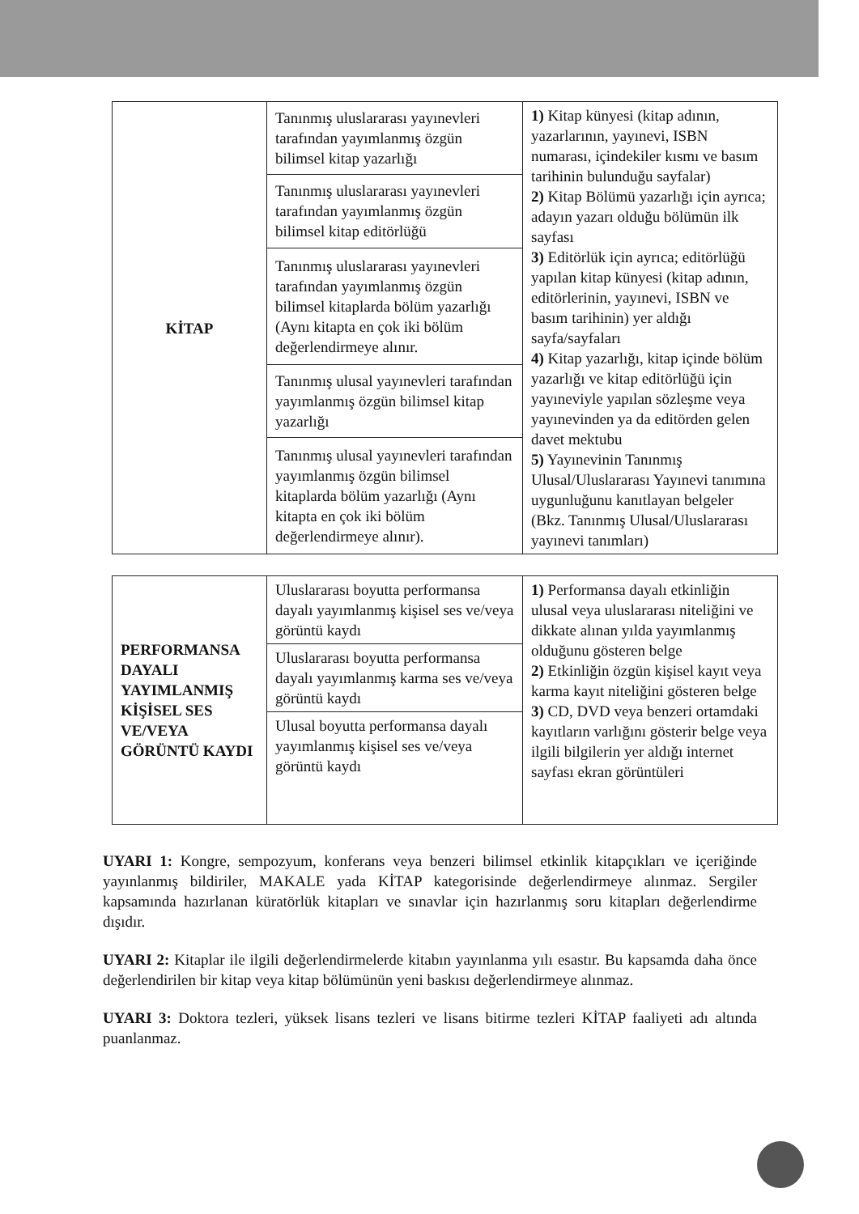| KİTAP | Tanınmış uluslararası yayınevleri tarafından yayımlanmış özgün bilimsel kitap yazarlığı | 1) Kitap künyesi (kitap adının, yazarlarının, yayınevi, ISBN numarası, içindekiler kısmı ve basım tarihinin bulunduğu sayfalar) 2) Kitap Bölümü yazarlığı için ayrıca; adayın yazarı olduğu bölümün ilk sayfası 3) Editörlük için ayrıca; editörlüğü yapılan kitap künyesi (kitap adının, editörlerinin, yayınevi, ISBN ve basım tarihinin) yer aldığı sayfa/sayfaları 4) Kitap yazarlığı, kitap içinde bölüm yazarlığı ve kitap editörlüğü için yayıneviyle yapılan sözleşme veya yayınevinden ya da editörden gelen davet mektubu 5) Yayınevinin Tanınmış Ulusal/Uluslararası Yayınevi tanımına uygunluğunu kanıtlayan belgeler (Bkz. Tanınmış Ulusal/Uluslararası yayınevi tanımları) |
| | Tanınmış uluslararası yayınevleri tarafından yayımlanmış özgün bilimsel kitap editörlüğü | |
| | Tanınmış uluslararası yayınevleri tarafından yayımlanmış özgün bilimsel kitaplarda bölüm yazarlığı (Aynı kitapta en çok iki bölüm değerlendirmeye alınır. | |
| | Tanınmış ulusal yayınevleri tarafından yayımlanmış özgün bilimsel kitap yazarlığı | |
| | Tanınmış ulusal yayınevleri tarafından yayımlanmış özgün bilimsel kitaplarda bölüm yazarlığı (Aynı kitapta en çok iki bölüm değerlendirmeye alınır). | |
| PERFORMANSA DAYALI YAYIMLANMIŞ KİŞİSEL SES VE/VEYA GÖRÜNTÜ KAYDI | Uluslararası boyutta performansa dayalı yayımlanmış kişisel ses ve/veya görüntü kaydı | 1) Performansa dayalı etkinliğin ulusal veya uluslararası niteliğini ve dikkate alınan yılda yayımlanmış olduğunu gösteren belge 2) Etkinliğin özgün kişisel kayıt veya karma kayıt niteliğini gösteren belge 3) CD, DVD veya benzeri ortamdaki kayıtların varlığını gösterir belge veya ilgili bilgilerin yer aldığı internet sayfası ekran görüntüleri |
| | Uluslararası boyutta performansa dayalı yayımlanmış karma ses ve/veya görüntü kaydı | |
| | Ulusal boyutta performansa dayalı yayımlanmış kişisel ses ve/veya görüntü kaydı | |
UYARI 1: Kongre, sempozyum, konferans veya benzeri bilimsel etkinlik kitapçıkları ve içeriğinde yayınlanmış bildiriler, MAKALE yada KİTAP kategorisinde değerlendirmeye alınmaz. Sergiler kapsamında hazırlanan küratörlük kitapları ve sınavlar için hazırlanmış soru kitapları değerlendirme dışıdır.
UYARI 2: Kitaplar ile ilgili değerlendirmelerde kitabın yayınlanma yılı esastır. Bu kapsamda daha önce değerlendirilen bir kitap veya kitap bölümünün yeni baskısı değerlendirmeye alınmaz.
UYARI 3: Doktora tezleri, yüksek lisans tezleri ve lisans bitirme tezleri KİTAP faaliyeti adı altında puanlanmaz.